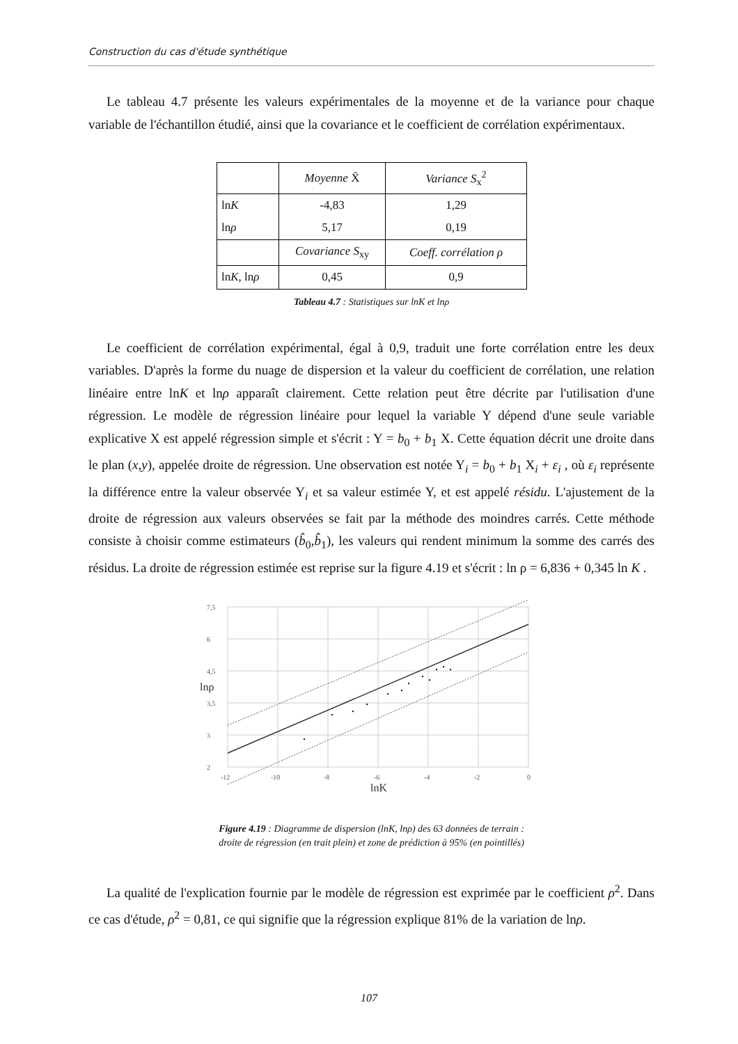Construction du cas d'étude synthétique
Le tableau 4.7 présente les valeurs expérimentales de la moyenne et de la variance pour chaque variable de l'échantillon étudié, ainsi que la covariance et le coefficient de corrélation expérimentaux.
| | Moyenne X̄ | Variance S<sub>x</sub><sup>2</sup> |
| ln K ln ρ | -4,83 5,17 | 1,29 0,19 |
| | Covariance S<sub>xy</sub> | Coeff. corrélation ρ |
| ln K , ln ρ | 0,45 | 0,9 |
Tableau 4.7 : Statistiques sur lnK et lnρ
Le coefficient de corrélation expérimental, égal à 0,9, traduit une forte corrélation entre les deux variables. D'après la forme du nuage de dispersion et la valeur du coefficient de corrélation, une relation linéaire entre lnK et lnρ apparaît clairement. Cette relation peut être décrite par l'utilisation d'une régression. Le modèle de régression linéaire pour lequel la variable Y dépend d'une seule variable explicative X est appelé régression simple et s'écrit : Y = b<sub>0</sub> + b<sub>1</sub> X. Cette équation décrit une droite dans le plan (x,y), appelée droite de régression. Une observation est notée Y<sub>i</sub> = b<sub>0</sub> + b<sub>1</sub> X<sub>i</sub> + ε<sub>i</sub> , où ε<sub>i</sub> représente la différence entre la valeur observée Y<sub>i</sub> et sa valeur estimée Y, et est appelé résidu. L'ajustement de la droite de régression aux valeurs observées se fait par la méthode des moindres carrés. Cette méthode consiste à choisir comme estimateurs (b̂<sub>0</sub>,b̂<sub>1</sub>), les valeurs qui rendent minimum la somme des carrés des résidus. La droite de régression estimée est reprise sur la figure 4.19 et s'écrit : ln ρ = 6,836 + 0,345 ln K .
7,5
6
4,5
3,5
3
2
-12
-10
-8
-6
-4
-2
0
lnK
lnρ
Figure 4.19 : Diagramme de dispersion (lnK, lnρ) des 63 données de terrain :
droite de régression (en trait plein) et zone de prédiction à 95% (en pointillés)
La qualité de l'explication fournie par le modèle de régression est exprimée par le coefficient ρ<sup>2</sup>. Dans ce cas d'étude, ρ<sup>2</sup> = 0,81, ce qui signifie que la régression explique 81% de la variation de lnρ.
107